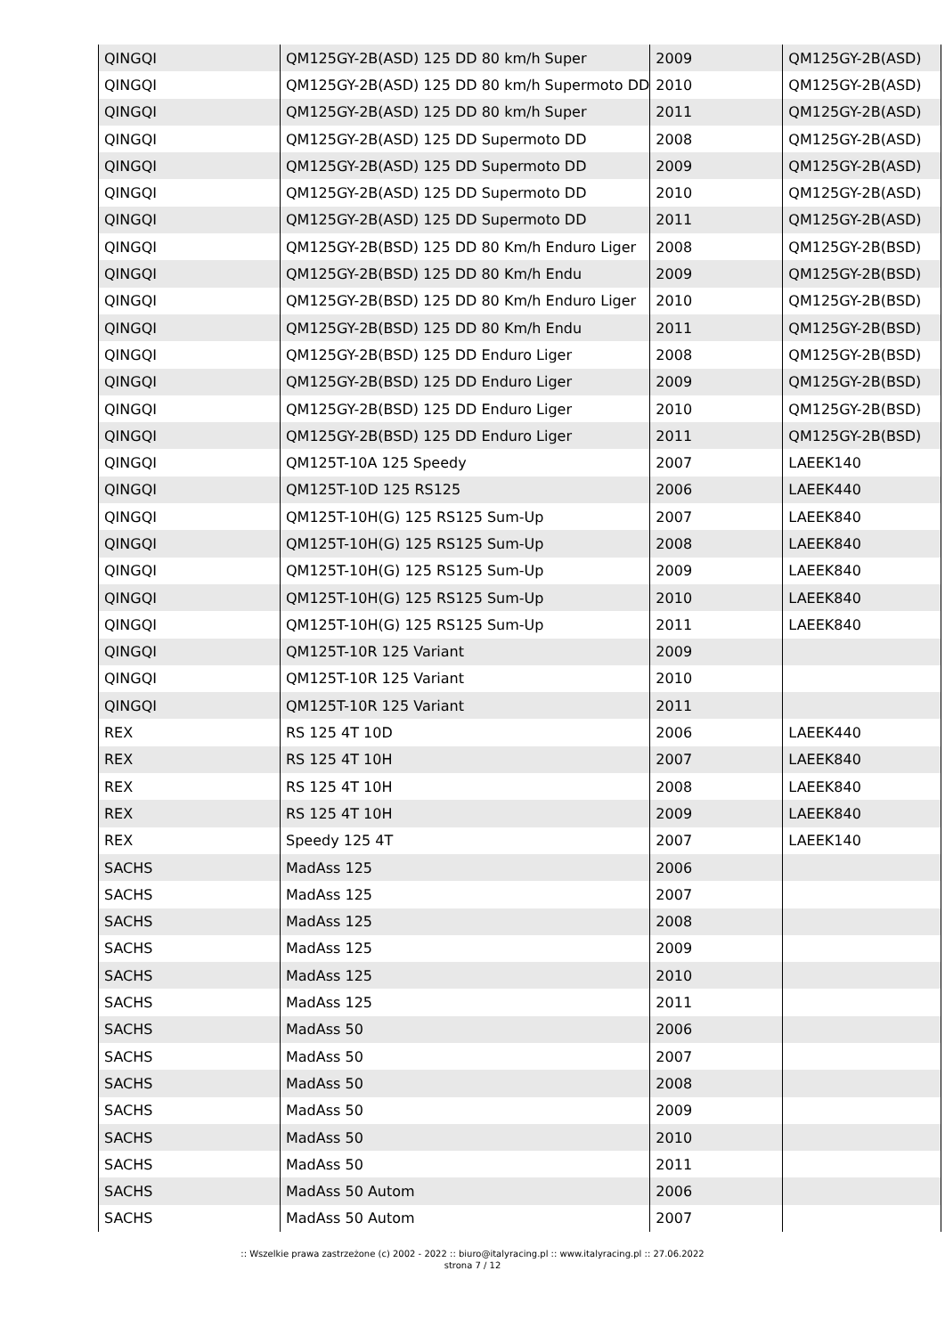| QINGQI | QM125GY-2B(ASD) 125 DD 80 km/h Super | 2009 | QM125GY-2B(ASD) |
| QINGQI | QM125GY-2B(ASD) 125 DD 80 km/h Supermoto DD | 2010 | QM125GY-2B(ASD) |
| QINGQI | QM125GY-2B(ASD) 125 DD 80 km/h Super | 2011 | QM125GY-2B(ASD) |
| QINGQI | QM125GY-2B(ASD) 125 DD Supermoto DD | 2008 | QM125GY-2B(ASD) |
| QINGQI | QM125GY-2B(ASD) 125 DD Supermoto DD | 2009 | QM125GY-2B(ASD) |
| QINGQI | QM125GY-2B(ASD) 125 DD Supermoto DD | 2010 | QM125GY-2B(ASD) |
| QINGQI | QM125GY-2B(ASD) 125 DD Supermoto DD | 2011 | QM125GY-2B(ASD) |
| QINGQI | QM125GY-2B(BSD) 125 DD 80 Km/h Enduro Liger | 2008 | QM125GY-2B(BSD) |
| QINGQI | QM125GY-2B(BSD) 125 DD 80 Km/h Endu | 2009 | QM125GY-2B(BSD) |
| QINGQI | QM125GY-2B(BSD) 125 DD 80 Km/h Enduro Liger | 2010 | QM125GY-2B(BSD) |
| QINGQI | QM125GY-2B(BSD) 125 DD 80 Km/h Endu | 2011 | QM125GY-2B(BSD) |
| QINGQI | QM125GY-2B(BSD) 125 DD Enduro Liger | 2008 | QM125GY-2B(BSD) |
| QINGQI | QM125GY-2B(BSD) 125 DD Enduro Liger | 2009 | QM125GY-2B(BSD) |
| QINGQI | QM125GY-2B(BSD) 125 DD Enduro Liger | 2010 | QM125GY-2B(BSD) |
| QINGQI | QM125GY-2B(BSD) 125 DD Enduro Liger | 2011 | QM125GY-2B(BSD) |
| QINGQI | QM125T-10A 125 Speedy | 2007 | LAEEK140 |
| QINGQI | QM125T-10D 125 RS125 | 2006 | LAEEK440 |
| QINGQI | QM125T-10H(G) 125 RS125 Sum-Up | 2007 | LAEEK840 |
| QINGQI | QM125T-10H(G) 125 RS125 Sum-Up | 2008 | LAEEK840 |
| QINGQI | QM125T-10H(G) 125 RS125 Sum-Up | 2009 | LAEEK840 |
| QINGQI | QM125T-10H(G) 125 RS125 Sum-Up | 2010 | LAEEK840 |
| QINGQI | QM125T-10H(G) 125 RS125 Sum-Up | 2011 | LAEEK840 |
| QINGQI | QM125T-10R 125 Variant | 2009 | |
| QINGQI | QM125T-10R 125 Variant | 2010 | |
| QINGQI | QM125T-10R 125 Variant | 2011 | |
| REX | RS 125 4T 10D | 2006 | LAEEK440 |
| REX | RS 125 4T 10H | 2007 | LAEEK840 |
| REX | RS 125 4T 10H | 2008 | LAEEK840 |
| REX | RS 125 4T 10H | 2009 | LAEEK840 |
| REX | Speedy 125 4T | 2007 | LAEEK140 |
| SACHS | MadAss 125 | 2006 | |
| SACHS | MadAss 125 | 2007 | |
| SACHS | MadAss 125 | 2008 | |
| SACHS | MadAss 125 | 2009 | |
| SACHS | MadAss 125 | 2010 | |
| SACHS | MadAss 125 | 2011 | |
| SACHS | MadAss 50 | 2006 | |
| SACHS | MadAss 50 | 2007 | |
| SACHS | MadAss 50 | 2008 | |
| SACHS | MadAss 50 | 2009 | |
| SACHS | MadAss 50 | 2010 | |
| SACHS | MadAss 50 | 2011 | |
| SACHS | MadAss 50 Autom | 2006 | |
| SACHS | MadAss 50 Autom | 2007 | |
:: Wszelkie prawa zastrzeżone (c) 2002 - 2022 :: biuro@italyracing.pl :: www.italyracing.pl :: 27.06.2022
strona 7 / 12